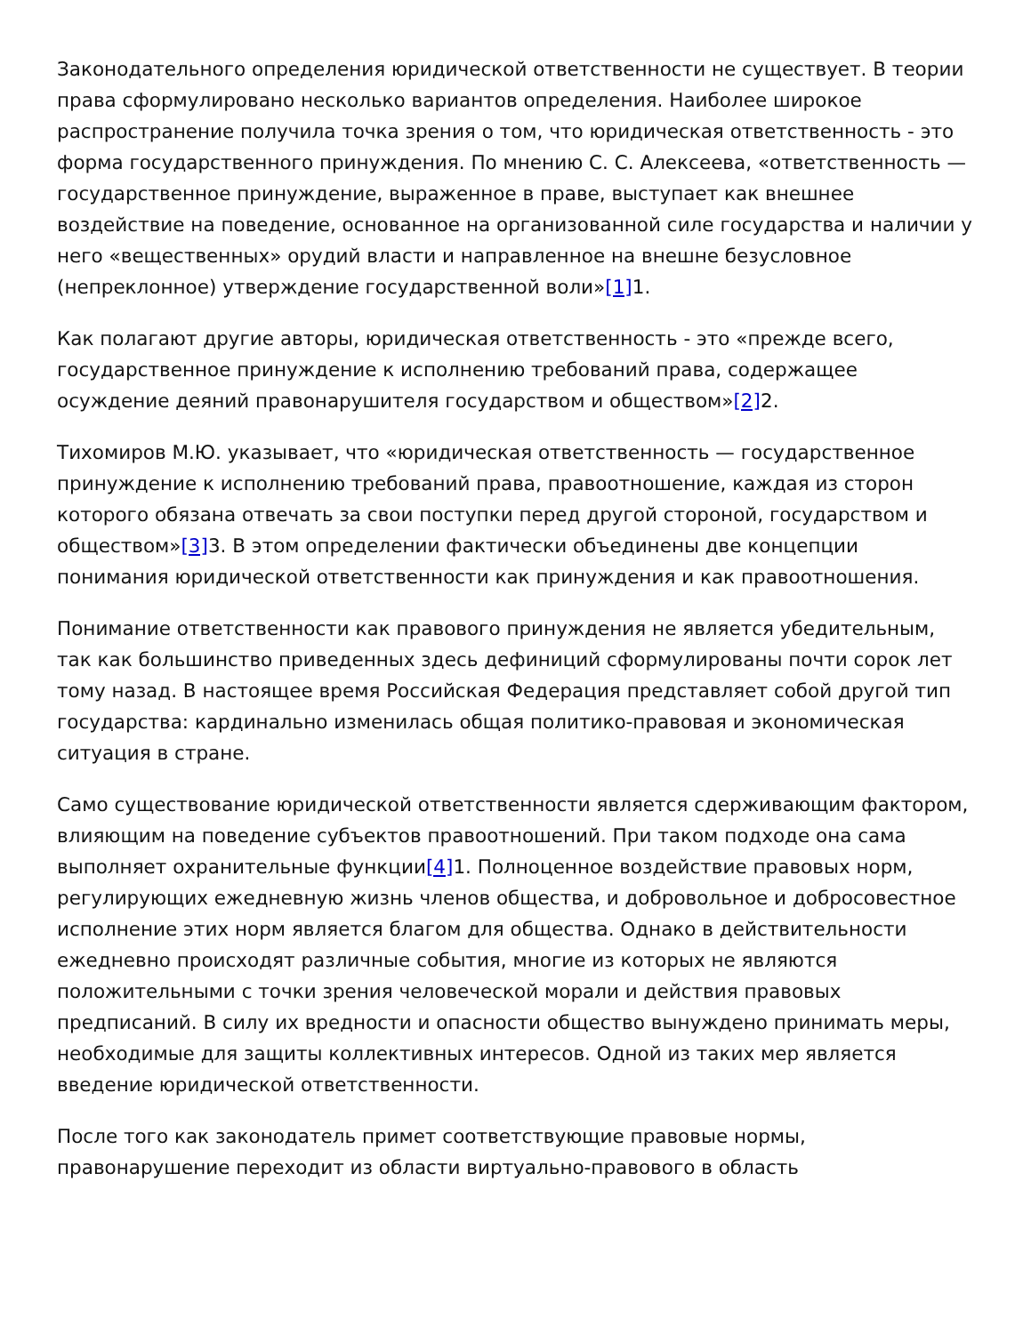Законодательного определения юридической ответственности не существует. В теории права сформулировано несколько вариантов определения. Наиболее широкое распространение получила точка зрения о том, что юридическая ответственность - это форма государственного принуждения. По мнению С. С. Алексеева, «ответственность — государственное принуждение, выраженное в праве, выступает как внешнее воздействие на поведение, основанное на организованной силе государства и наличии у него «вещественных» орудий власти и направленное на внешне безусловное (непреклонное) утверждение государственной воли»[1] 1.
Как полагают другие авторы, юридическая ответственность - это «прежде всего, государственное принуждение к исполнению требований права, содержащее осуждение деяний правонарушителя государством и обществом»[2] 2.
Тихомиров М.Ю. указывает, что «юридическая ответственность — государственное принуждение к исполнению требований права, правоотношение, каждая из сторон которого обязана отвечать за свои поступки перед другой стороной, государством и обществом»[3] 3. В этом определении фактически объединены две концепции понимания юридической ответственности как принуждения и как правоотношения.
Понимание ответственности как правового принуждения не является убедительным, так как большинство приведенных здесь дефиниций сформулированы почти сорок лет тому назад. В настоящее время Российская Федерация представляет собой другой тип государства: кардинально изменилась общая политико-правовая и экономическая ситуация в стране.
Само существование юридической ответственности является сдерживающим фактором, влияющим на поведение субъектов правоотношений. При таком подходе она сама выполняет охранительные функции[4] 1. Полноценное воздействие правовых норм, регулирующих ежедневную жизнь членов общества, и добровольное и добросовестное исполнение этих норм является благом для общества. Однако в действительности ежедневно происходят различные события, многие из которых не являются положительными с точки зрения человеческой морали и действия правовых предписаний. В силу их вредности и опасности общество вынуждено принимать меры, необходимые для защиты коллективных интересов. Одной из таких мер является введение юридической ответственности.
После того как законодатель примет соответствующие правовые нормы, правонарушение переходит из области виртуально-правового в область